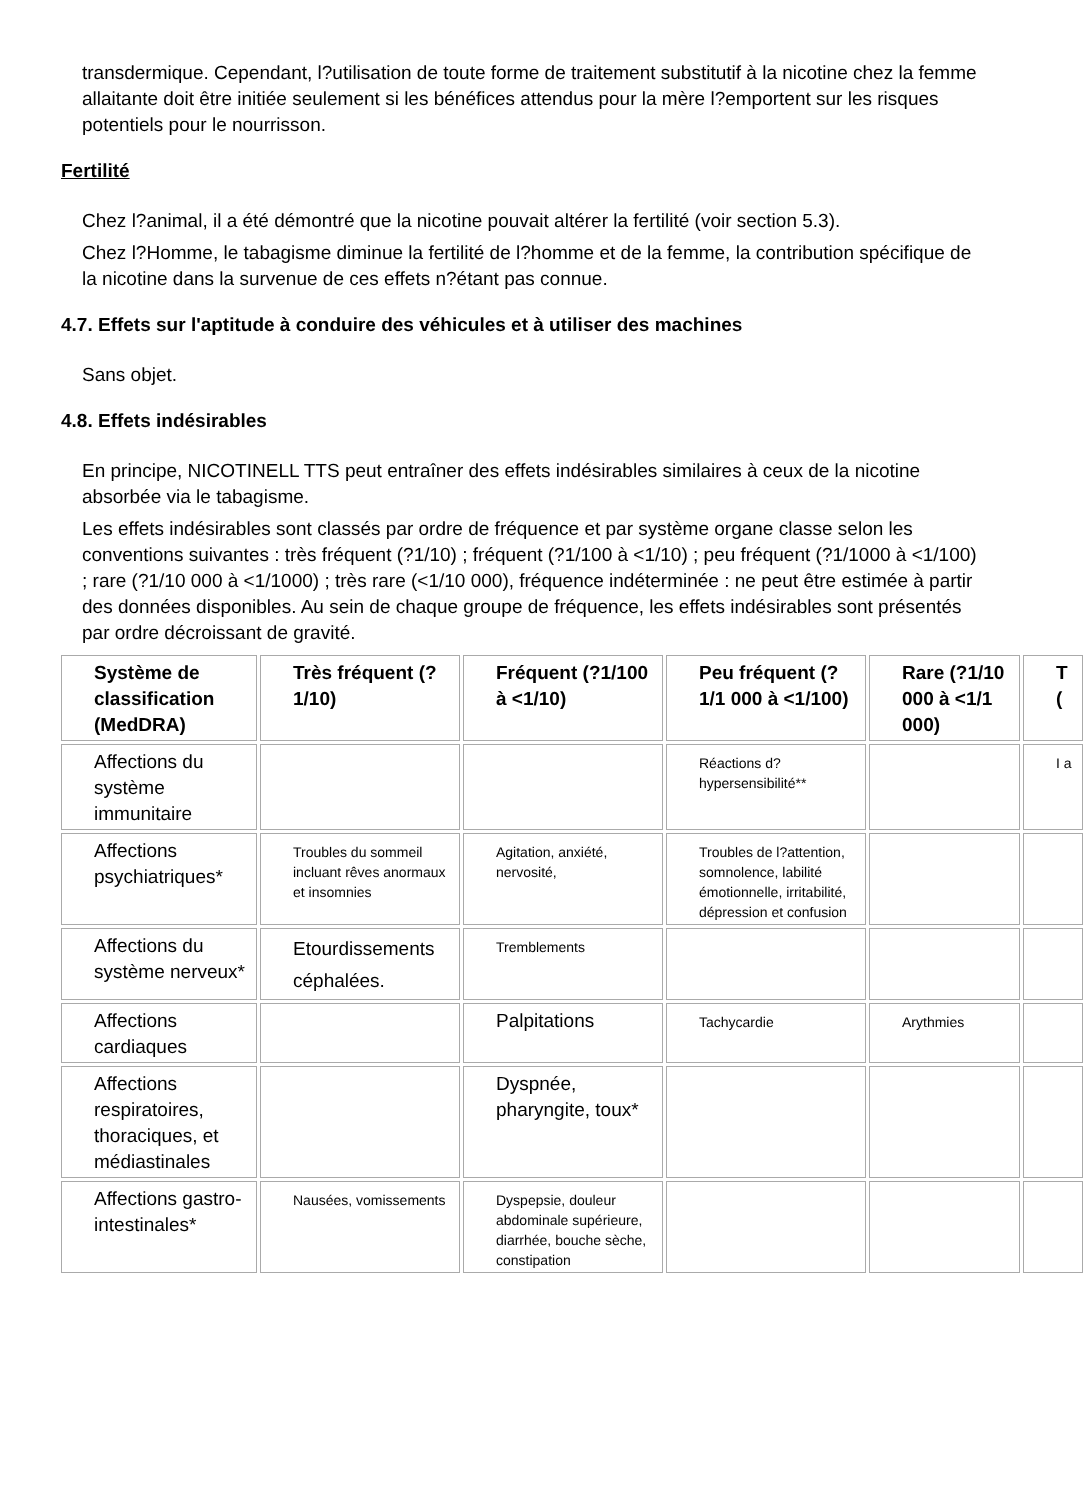transdermique. Cependant, l?utilisation de toute forme de traitement substitutif à la nicotine chez la femme allaitante doit être initiée seulement si les bénéfices attendus pour la mère l?emportent sur les risques potentiels pour le nourrisson.
Fertilité
Chez l?animal, il a été démontré que la nicotine pouvait altérer la fertilité (voir section 5.3).
Chez l?Homme, le tabagisme diminue la fertilité de l?homme et de la femme, la contribution spécifique de la nicotine dans la survenue de ces effets n?étant pas connue.
4.7. Effets sur l'aptitude à conduire des véhicules et à utiliser des machines
Sans objet.
4.8. Effets indésirables
En principe, NICOTINELL TTS peut entraîner des effets indésirables similaires à ceux de la nicotine absorbée via le tabagisme.
Les effets indésirables sont classés par ordre de fréquence et par système organe classe selon les conventions suivantes : très fréquent (?1/10) ; fréquent (?1/100 à <1/10) ; peu fréquent (?1/1000 à <1/100) ; rare (?1/10 000 à <1/1000) ; très rare (<1/10 000), fréquence indéterminée : ne peut être estimée à partir des données disponibles. Au sein de chaque groupe de fréquence, les effets indésirables sont présentés par ordre décroissant de gravité.
| Système de classification (MedDRA) | Très fréquent (?1/10) | Fréquent (?1/100 à <1/10) | Peu fréquent (?1/1 000 à <1/100) | Rare (?1/10 000 à <1/1 000) | T ( |
| --- | --- | --- | --- | --- | --- |
| Affections du système immunitaire | | | Réactions d?hypersensibilité** | | I a |
| Affections psychiatriques* | Troubles du sommeil incluant rêves anormaux et insomnies | Agitation, anxiété, nervosité, | Troubles de l?attention, somnolence, labilité émotionnelle, irritabilité, dépression et confusion | | |
| Affections du système nerveux* | Etourdissements céphalées. | Tremblements | | | |
| Affections cardiaques | | Palpitations | Tachycardie | Arythmies | |
| Affections respiratoires, thoraciques, et médiastinales | | Dyspnée, pharyngite, toux* | | | |
| Affections gastro-intestinales* | Nausées, vomissements | Dyspepsie, douleur abdominale supérieure, diarrhée, bouche sèche, constipation | | | |